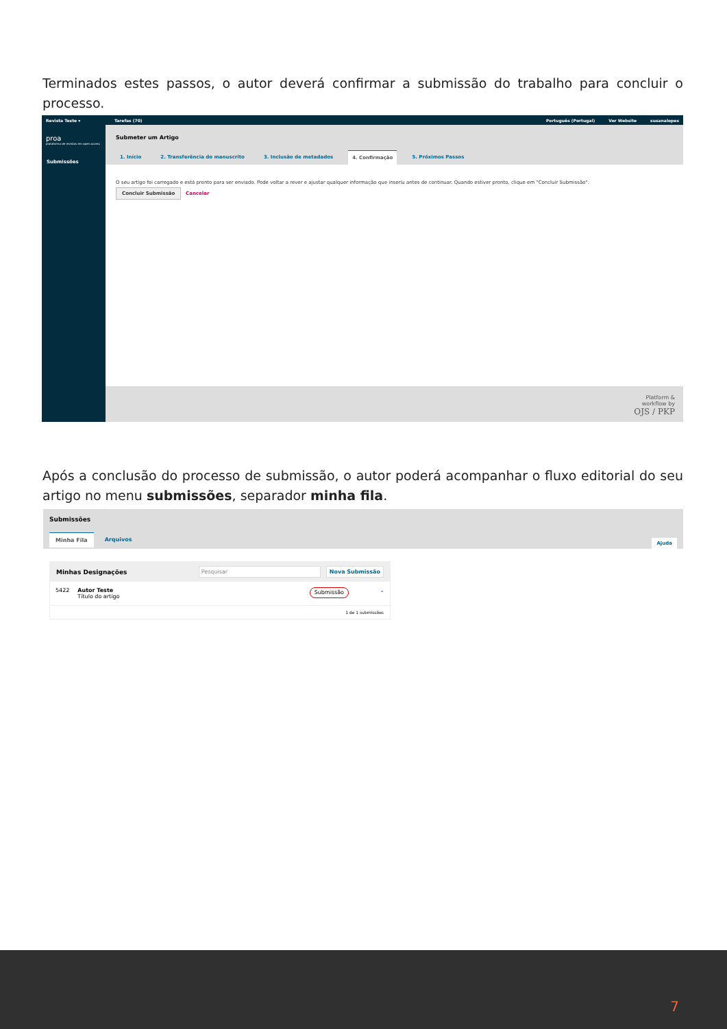Terminados estes passos, o autor deverá confirmar a submissão do trabalho para concluir o processo.
Revista Teste ▾ Tarefas (70) Português (Portugal) Ver Website susanalopes
proa
plataforma de revistas em open access
Submissões
Submeter um Artigo
1. Início 2. Transferência do manuscrito 3. Inclusão de metadados 4. Confirmação 5. Próximos Passos
O seu artigo foi carregado e está pronto para ser enviado. Pode voltar a rever e ajustar qualquer informação que inseriu antes de continuar. Quando estiver pronto, clique em "Concluir Submissão".
Concluir Submissão Cancelar
Platform &
workflow by
OJS / PKP
Após a conclusão do processo de submissão, o autor poderá acompanhar o fluxo editorial do seu artigo no menu submissões, separador minha fila.
Submissões
Minha Fila Arquivos
Ajuda
Minhas Designações Pesquisar Nova Submissão
5422 Autor Teste
Título do artigo Submissão ⌄
1 de 1 submissões
7